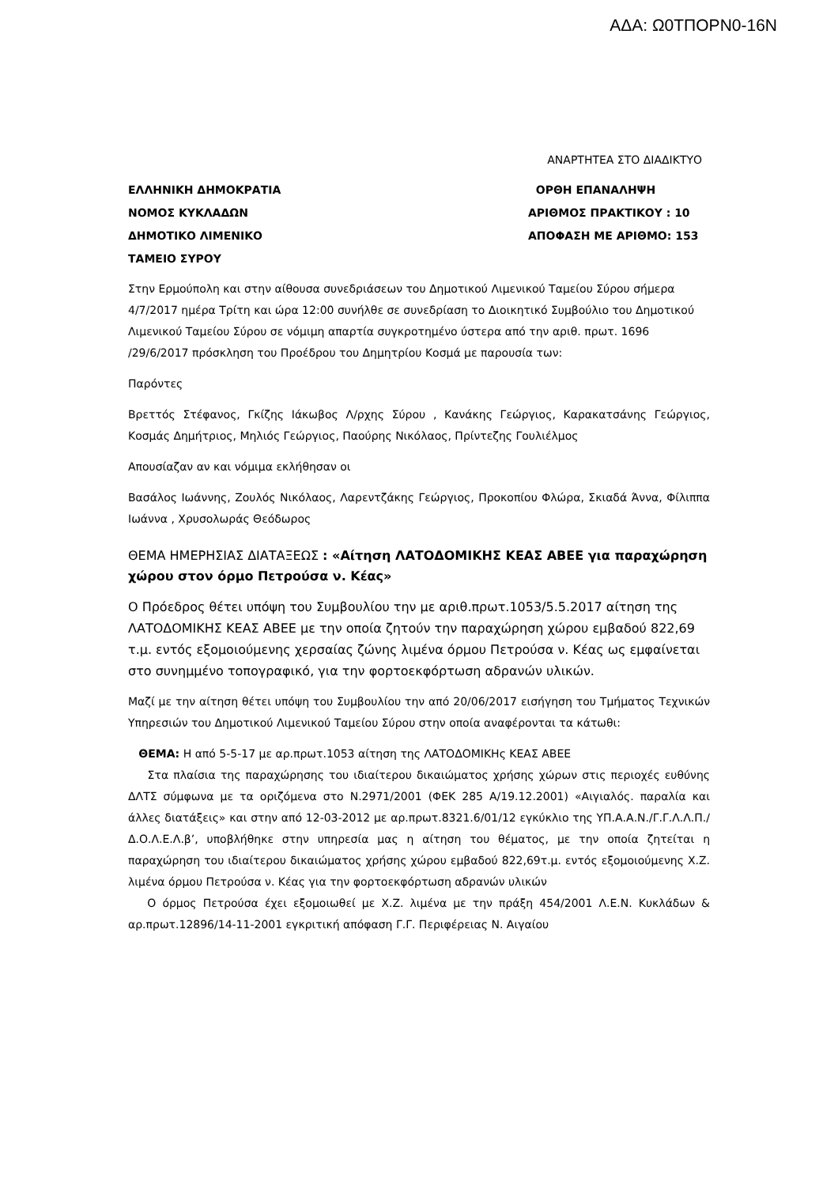ΑΔΑ: Ω0ΤΠΟΡΝ0-16Ν
ΑΝΑΡΤΗΤΕΑ ΣΤΟ ΔΙΑΔΙΚΤΥΟ
ΕΛΛΗΝΙΚΗ ΔΗΜΟΚΡΑΤΙΑ
ΝΟΜΟΣ ΚΥΚΛΑΔΩΝ
ΔΗΜΟΤΙΚΟ ΛΙΜΕΝΙΚΟ
ΤΑΜΕΙΟ ΣΥΡΟΥ
ΟΡΘΗ ΕΠΑΝΑΛΗΨΗ
ΑΡΙΘΜΟΣ ΠΡΑΚΤΙΚΟΥ : 10
ΑΠΟΦΑΣΗ ΜΕ ΑΡΙΘΜΟ: 153
Στην Ερμούπολη και στην αίθουσα συνεδριάσεων του Δημοτικού Λιμενικού Ταμείου Σύρου σήμερα 4/7/2017 ημέρα Τρίτη και ώρα 12:00 συνήλθε σε συνεδρίαση το Διοικητικό Συμβούλιο του Δημοτικού Λιμενικού Ταμείου Σύρου σε νόμιμη απαρτία συγκροτημένο ύστερα από την αριθ. πρωτ. 1696 /29/6/2017 πρόσκληση του Προέδρου του Δημητρίου Κοσμά με παρουσία των:
Παρόντες
Βρεττός Στέφανος, Γκίζης Ιάκωβος Λ/ρχης Σύρου , Κανάκης Γεώργιος, Καρακατσάνης Γεώργιος, Κοσμάς Δημήτριος, Μηλιός Γεώργιος, Παούρης Νικόλαος, Πρίντεζης Γουλιέλμος
Απουσίαζαν αν και νόμιμα εκλήθησαν οι
Βασάλος Ιωάννης, Ζουλός Νικόλαος, Λαρεντζάκης Γεώργιος, Προκοπίου Φλώρα, Σκιαδά Άννα, Φίλιππα Ιωάννα , Χρυσολωράς Θεόδωρος
ΘΕΜΑ ΗΜΕΡΗΣΙΑΣ ΔΙΑΤΑΞΕΩΣ : «Αίτηση ΛΑΤΟΔΟΜΙΚΗΣ ΚΕΑΣ ΑΒΕΕ για παραχώρηση χώρου στον όρμο Πετρούσα ν. Κέας»
Ο Πρόεδρος θέτει υπόψη του Συμβουλίου την με αριθ.πρωτ.1053/5.5.2017 αίτηση της ΛΑΤΟΔΟΜΙΚΗΣ ΚΕΑΣ ΑΒΕΕ με την οποία ζητούν την παραχώρηση χώρου εμβαδού 822,69 τ.μ. εντός εξομοιούμενης χερσαίας ζώνης λιμένα όρμου Πετρούσα ν. Κέας ως εμφαίνεται στο συνημμένο τοπογραφικό, για την φορτοεκφόρτωση αδρανών υλικών.
Μαζί με την αίτηση θέτει υπόψη του Συμβουλίου την από 20/06/2017 εισήγηση του Τμήματος Τεχνικών Υπηρεσιών του Δημοτικού Λιμενικού Ταμείου Σύρου στην οποία αναφέρονται τα κάτωθι:
ΘΕΜΑ: Η από 5-5-17 με αρ.πρωτ.1053 αίτηση της ΛΑΤΟΔΟΜΙΚΗς ΚΕΑΣ ΑΒΕΕ
Στα πλαίσια της παραχώρησης του ιδιαίτερου δικαιώματος χρήσης χώρων στις περιοχές ευθύνης ΔΛΤΣ σύμφωνα με τα οριζόμενα στο Ν.2971/2001 (ΦΕΚ 285 Α/19.12.2001) «Αιγιαλός. παραλία και άλλες διατάξεις» και στην από 12-03-2012 με αρ.πρωτ.8321.6/01/12 εγκύκλιο της ΥΠ.Α.Α.Ν./Γ.Γ.Λ.Λ.Π./Δ.Ο.Λ.Ε.Λ.β’, υποβλήθηκε στην υπηρεσία μας η αίτηση του θέματος, με την οποία ζητείται η παραχώρηση του ιδιαίτερου δικαιώματος χρήσης χώρου εμβαδού 822,69τ.μ. εντός εξομοιούμενης Χ.Ζ. λιμένα όρμου Πετρούσα ν. Κέας για την φορτοεκφόρτωση αδρανών υλικών
Ο όρμος Πετρούσα έχει εξομοιωθεί με Χ.Ζ. λιμένα με την πράξη 454/2001 Λ.Ε.Ν. Κυκλάδων & αρ.πρωτ.12896/14-11-2001 εγκριτική απόφαση Γ.Γ. Περιφέρειας Ν. Αιγαίου